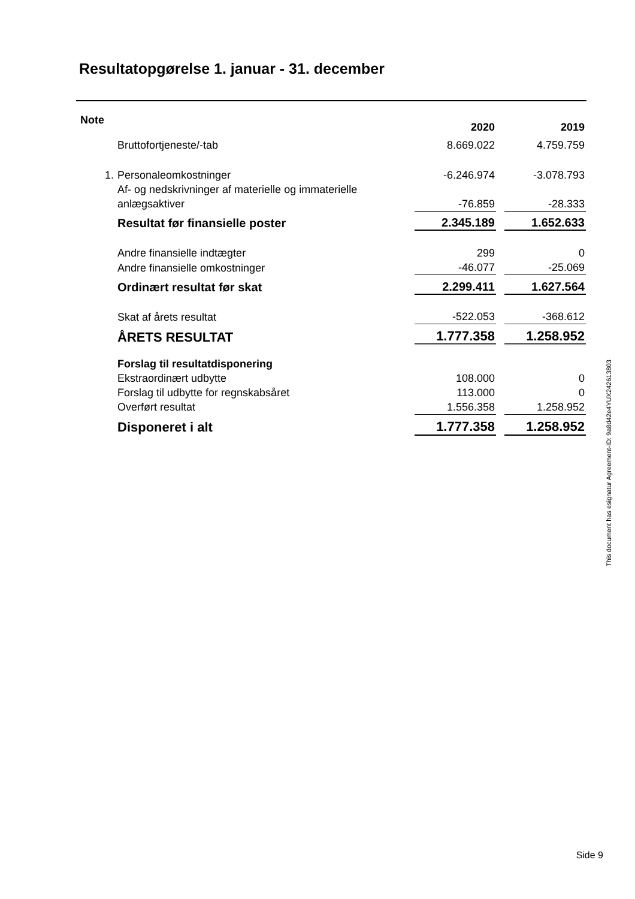Resultatopgørelse 1. januar - 31. december
| Note | | 2020 | | 2019 |
| --- | --- | --- | --- | --- |
| | Bruttofortjeneste/-tab | 8.669.022 | | 4.759.759 |
| 1. | Personaleomkostninger | -6.246.974 | | -3.078.793 |
| | Af- og nedskrivninger af materielle og immaterielle anlægsaktiver | -76.859 | | -28.333 |
| | Resultat før finansielle poster | 2.345.189 | | 1.652.633 |
| | Andre finansielle indtægter | 299 | | 0 |
| | Andre finansielle omkostninger | -46.077 | | -25.069 |
| | Ordinært resultat før skat | 2.299.411 | | 1.627.564 |
| | Skat af årets resultat | -522.053 | | -368.612 |
| | ÅRETS RESULTAT | 1.777.358 | | 1.258.952 |
| | Forslag til resultatdisponering | | | |
| | Ekstraordinært udbytte | 108.000 | | 0 |
| | Forslag til udbytte for regnskabsåret | 113.000 | | 0 |
| | Overført resultat | 1.556.358 | | 1.258.952 |
| | Disponeret i alt | 1.777.358 | | 1.258.952 |
This document has esignatur Agreement-ID: 9a8d42e4YUX242613803
Side 9